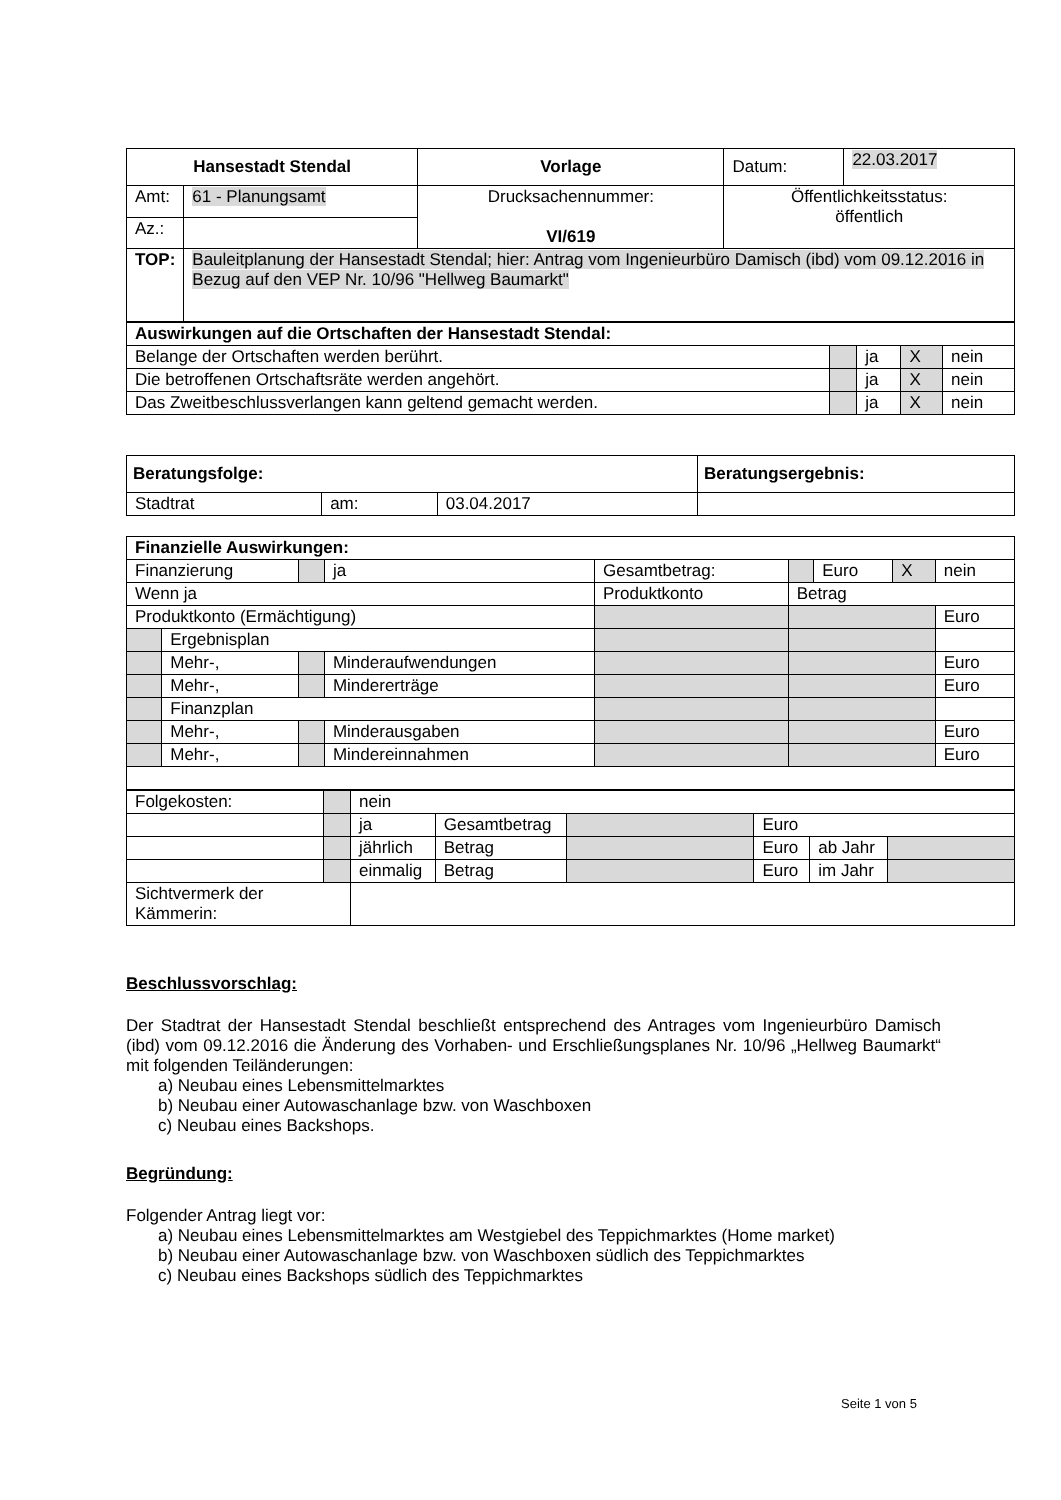| Hansestadt Stendal | | Vorlage | Datum: | 22.03.2017 |
| Amt: | 61 - Planungsamt | Drucksachennummer: VI/619 | Öffentlichkeitsstatus: öffentlich | |
| Az.: | | | | |
| TOP: | Bauleitplanung der Hansestadt Stendal; hier: Antrag vom Ingenieurbüro Damisch (ibd) vom 09.12.2016 in Bezug auf den VEP Nr. 10/96 "Hellweg Baumarkt" | | | |
| Auswirkungen auf die Ortschaften der Hansestadt Stendal: | | | | |
| Belange der Ortschaften werden berührt. | | ja | X | nein |
| Die betroffenen Ortschaftsräte werden angehört. | | ja | X | nein |
| Das Zweitbeschlussverlangen kann geltend gemacht werden. | | ja | X | nein |
| Beratungsfolge: | | | Beratungsergebnis: |
| Stadtrat | am: | 03.04.2017 | |
| Finanzielle Auswirkungen: | | | | | | | | |
| Finanzierung | | | ja | Gesamtbetrag: | | Euro | X | nein |
| Wenn ja | | | | Produktkonto | Betrag | | | |
| Produktkonto (Ermächtigung) | | | | | | | | Euro |
| | Ergebnisplan | | | | | | | |
| | Mehr-, | | Minderaufwendungen | | | | | Euro |
| | Mehr-, | | Mindererträge | | | | | Euro |
| | Finanzplan | | | | | | | |
| | Mehr-, | | Minderausgaben | | | | | Euro |
| | Mehr-, | | Mindereinnahmen | | | | | Euro |
| Folgekosten: | | nein | | | | | |
| | | ja | Gesamtbetrag | | Euro | | |
| | | jährlich | Betrag | | Euro | ab Jahr | |
| | | einmalig | Betrag | | Euro | im Jahr | |
| Sichtvermerk der Kämmerin: | | | | | | | |
Beschlussvorschlag:
Der Stadtrat der Hansestadt Stendal beschließt entsprechend des Antrages vom Ingenieurbüro Damisch (ibd) vom 09.12.2016 die Änderung des Vorhaben- und Erschließungsplanes Nr. 10/96 „Hellweg Baumarkt“ mit folgenden Teiländerungen:
a) Neubau eines Lebensmittelmarktes
b) Neubau einer Autowaschanlage bzw. von Waschboxen
c) Neubau eines Backshops.
Begründung:
Folgender Antrag liegt vor:
a) Neubau eines Lebensmittelmarktes am Westgiebel des Teppichmarktes (Home market)
b) Neubau einer Autowaschanlage bzw. von Waschboxen südlich des Teppichmarktes
c) Neubau eines Backshops südlich des Teppichmarktes
Seite 1 von 5